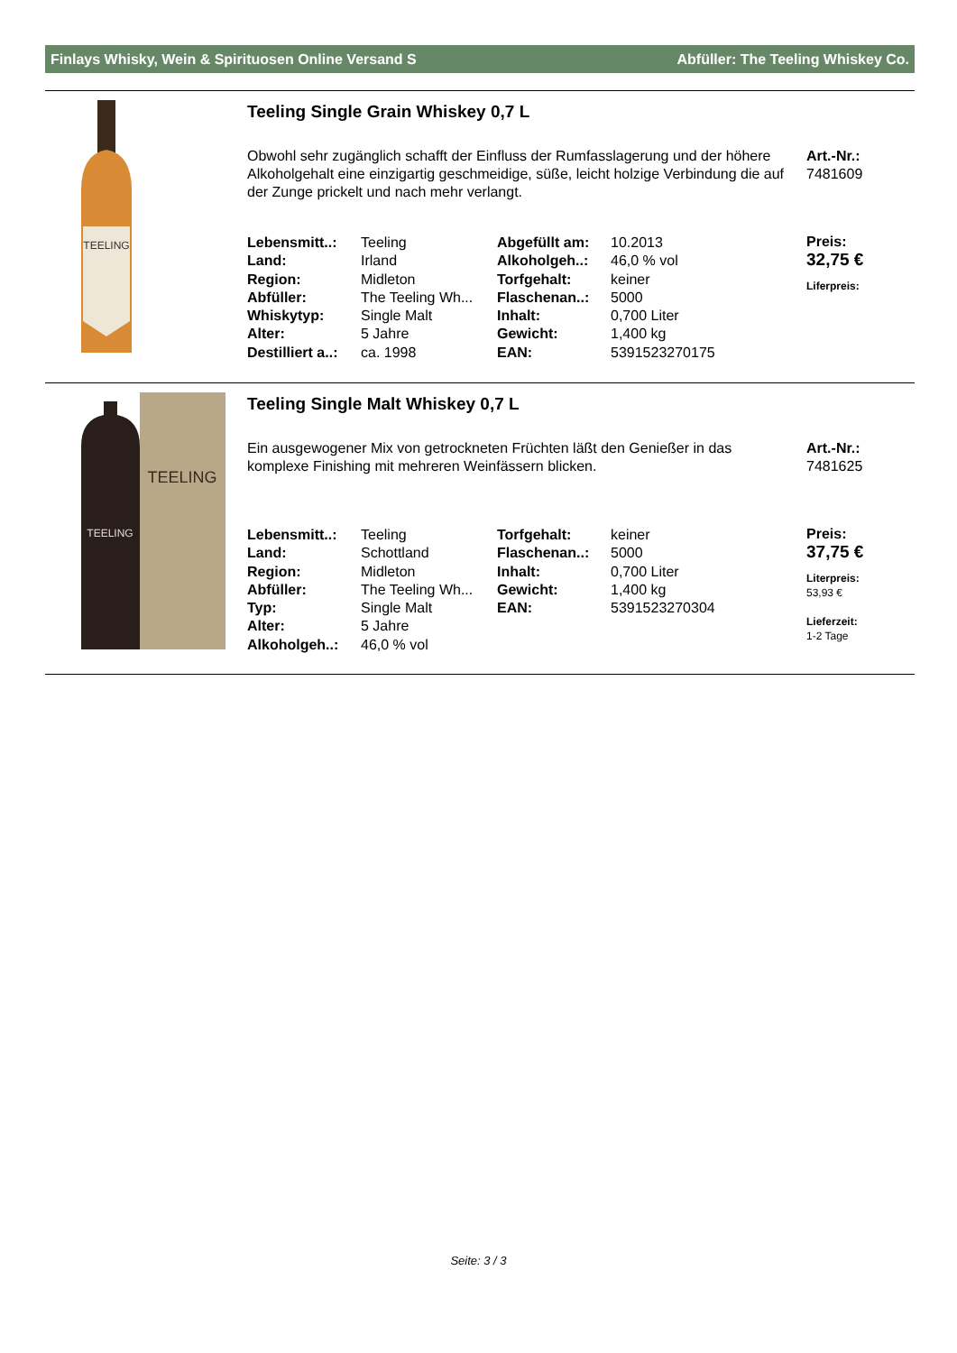Finlays Whisky, Wein & Spirituosen Online Versand S Abfüller: The Teeling Whiskey Co.
TEELING
Teeling Single Grain Whiskey 0,7 L
Obwohl sehr zugänglich schafft der Einfluss der Rumfasslagerung und der höhere Alkoholgehalt eine einzigartig geschmeidige, süße, leicht holzige Verbindung die auf der Zunge prickelt und nach mehr verlangt.
Art.-Nr.:
7481609
| Lebensmitt..: | Teeling | Abgefüllt am: | 10.2013 |
| Land: | Irland | Alkoholgeh..: | 46,0 % vol |
| Region: | Midleton | Torfgehalt: | keiner |
| Abfüller: | The Teeling Wh... | Flaschenan..: | 5000 |
| Whiskytyp: | Single Malt | Inhalt: | 0,700 Liter |
| Alter: | 5 Jahre | Gewicht: | 1,400 kg |
| Destilliert a..: | ca. 1998 | EAN: | 5391523270175 |
Preis:
32,75 €
Liferpreis:
TEELING
TEELING
Teeling Single Malt Whiskey 0,7 L
Ein ausgewogener Mix von getrockneten Früchten läßt den Genießer in das komplexe Finishing mit mehreren Weinfässern blicken.
Art.-Nr.:
7481625
| Lebensmitt..: | Teeling | Torfgehalt: | keiner |
| Land: | Schottland | Flaschenan..: | 5000 |
| Region: | Midleton | Inhalt: | 0,700 Liter |
| Abfüller: | The Teeling Wh... | Gewicht: | 1,400 kg |
| Typ: | Single Malt | EAN: | 5391523270304 |
| Alter: | 5 Jahre | | |
| Alkoholgeh..: | 46,0 % vol | | |
Preis:
37,75 €
Literpreis:
53,93 €
Lieferzeit:
1-2 Tage
Seite: 3 / 3